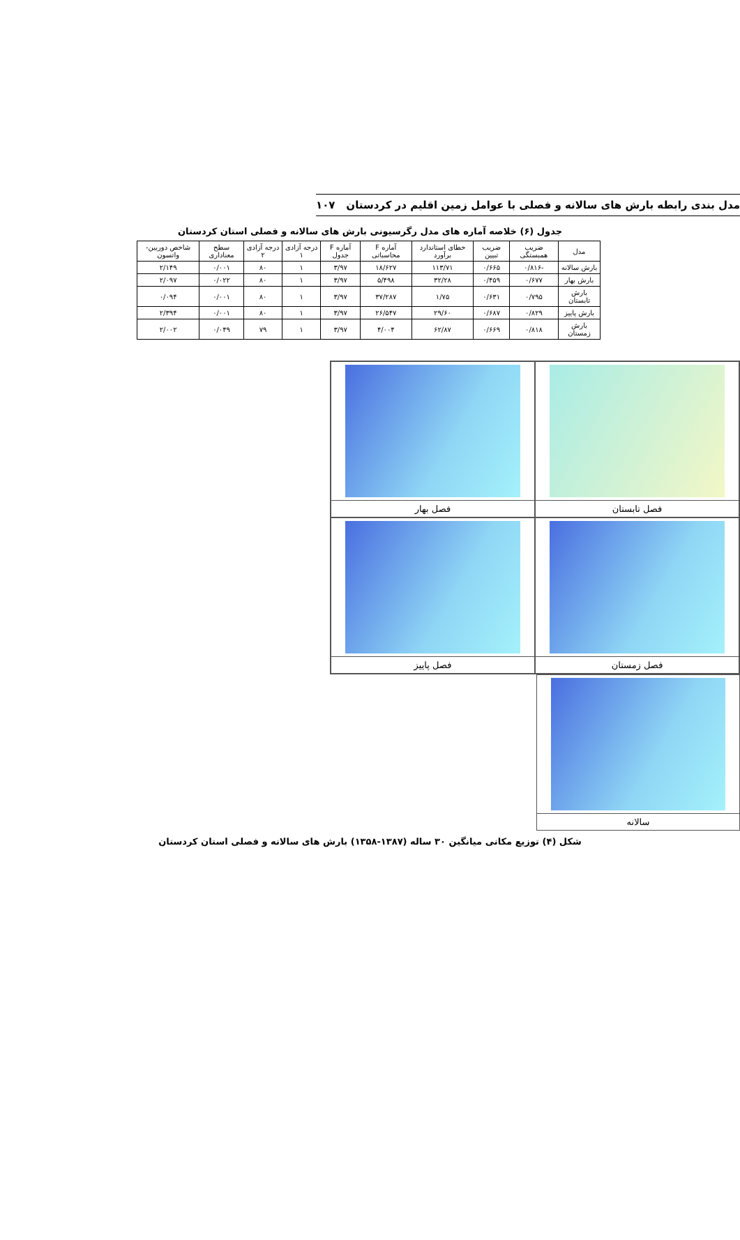مدل بندی رابطه بارش های سالانه و فصلی با عوامل زمین اقلیم در کردستان ۱۰۷
جدول (۶) خلاصه آماره های مدل رگرسیونی بارش های سالانه و فصلی استان کردستان
| مدل | ضریب همبستگی | ضریب تبیین | خطای استاندارد برآورد | آماره F محاسباتی | آماره F جدول | درجه آزادی ۱ | درجه آزادی ۲ | سطح معناداری | شاخص دوربین-واتسون |
| --- | --- | --- | --- | --- | --- | --- | --- | --- | --- |
| بارش سالانه | -۰/۸۱۶ | ۰/۶۶۵ | ۱۱۳/۷۱ | ۱۸/۶۲۷ | ۳/۹۷ | ۱ | ۸۰ | ۰/۰۰۱ | ۲/۱۴۹ |
| بارش بهار | ۰/۶۷۷ | ۰/۴۵۹ | ۳۲/۲۸ | ۵/۴۹۸ | ۳/۹۷ | ۱ | ۸۰ | ۰/۰۲۲ | ۲/۰۹۷ |
| بارش تابستان | ۰/۷۹۵ | ۰/۶۳۱ | ۱/۷۵ | ۳۷/۲۸۷ | ۳/۹۷ | ۱ | ۸۰ | ۰/۰۰۱ | ۰/۰۹۴ |
| بارش پاییز | ۰/۸۲۹ | ۰/۶۸۷ | ۲۹/۶۰ | ۲۶/۵۴۷ | ۳/۹۷ | ۱ | ۸۰ | ۰/۰۰۱ | ۲/۳۹۴ |
| بارش زمستان | ۰/۸۱۸ | ۰/۶۶۹ | ۶۲/۸۷ | ۴/۰۰۴ | ۳/۹۷ | ۱ | ۷۹ | ۰/۰۴۹ | ۲/۰۰۲ |
فصل تابستان
فصل بهار
فصل زمستان
فصل پاییز
سالانه
شکل (۴) توزیع مکانی میانگین ۳۰ ساله (۱۳۸۷-۱۳۵۸) بارش های سالانه و فصلی استان کردستان